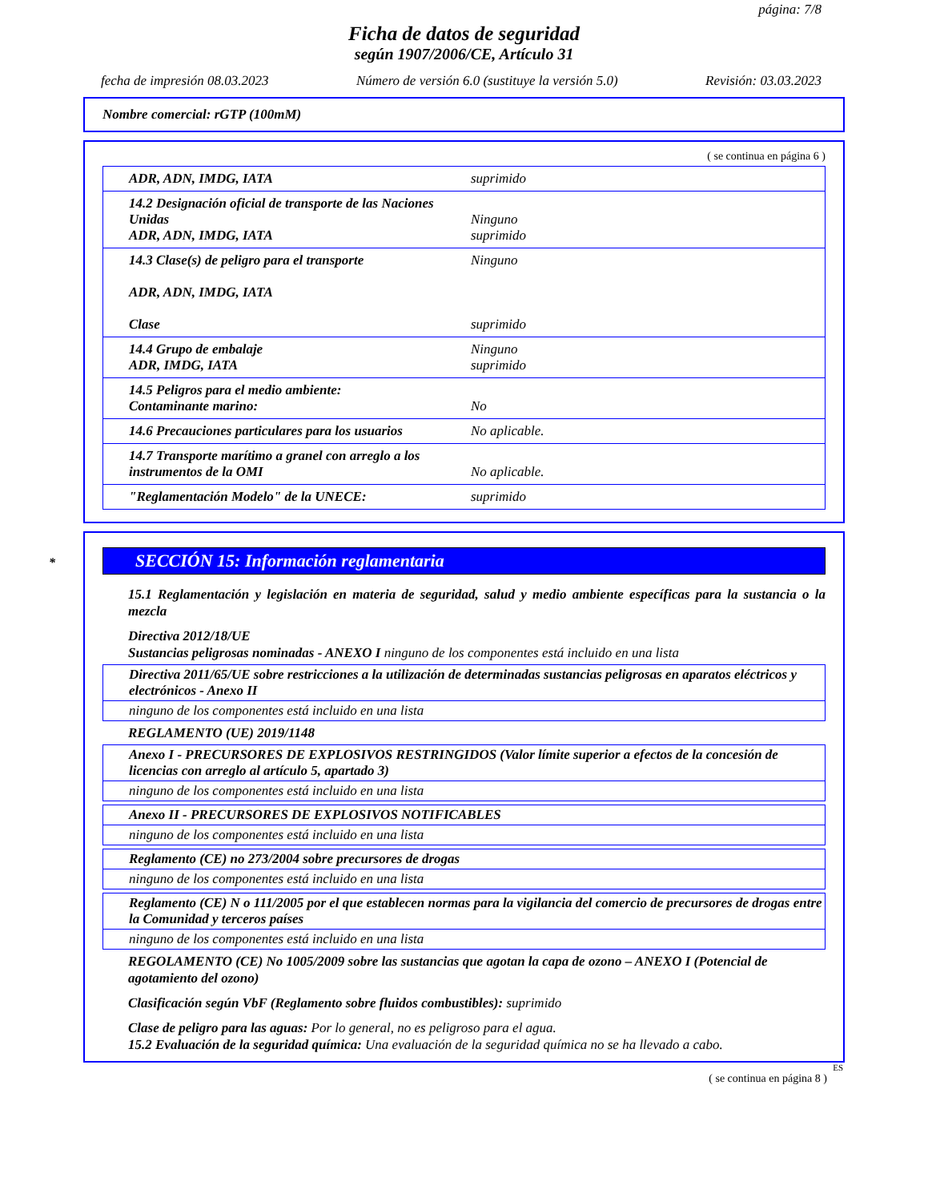página: 7/8
Ficha de datos de seguridad
según 1907/2006/CE, Artículo 31
fecha de impresión 08.03.2023 Número de versión 6.0 (sustituye la versión 5.0) Revisión: 03.03.2023
Nombre comercial: rGTP (100mM)
( se continua en página 6 )
| ADR, ADN, IMDG, IATA | suprimido |
| 14.2 Designación oficial de transporte de las Naciones Unidas ADR, ADN, IMDG, IATA | Ninguno suprimido |
| 14.3 Clase(s) de peligro para el transporte ADR, ADN, IMDG, IATA Clase | Ninguno suprimido |
| 14.4 Grupo de embalaje ADR, IMDG, IATA | Ninguno suprimido |
| 14.5 Peligros para el medio ambiente: Contaminante marino: | No |
| 14.6 Precauciones particulares para los usuarios | No aplicable. |
| 14.7 Transporte marítimo a granel con arreglo a los instrumentos de la OMI | No aplicable. |
| "Reglamentación Modelo" de la UNECE: | suprimido |
*SECCIÓN 15: Información reglamentaria
15.1 Reglamentación y legislación en materia de seguridad, salud y medio ambiente específicas para la sustancia o la mezcla
Directiva 2012/18/UE
Sustancias peligrosas nominadas - ANEXO I ninguno de los componentes está incluido en una lista
Directiva 2011/65/UE sobre restricciones a la utilización de determinadas sustancias peligrosas en aparatos eléctricos y electrónicos - Anexo II
ninguno de los componentes está incluido en una lista
REGLAMENTO (UE) 2019/1148
Anexo I - PRECURSORES DE EXPLOSIVOS RESTRINGIDOS (Valor límite superior a efectos de la concesión de licencias con arreglo al artículo 5, apartado 3)
ninguno de los componentes está incluido en una lista
Anexo II - PRECURSORES DE EXPLOSIVOS NOTIFICABLES
ninguno de los componentes está incluido en una lista
Reglamento (CE) no 273/2004 sobre precursores de drogas
ninguno de los componentes está incluido en una lista
Reglamento (CE) N o 111/2005 por el que establecen normas para la vigilancia del comercio de precursores de drogas entre la Comunidad y terceros países
ninguno de los componentes está incluido en una lista
REGOLAMENTO (CE) No 1005/2009 sobre las sustancias que agotan la capa de ozono – ANEXO I (Potencial de agotamiento del ozono)
Clasificación según VbF (Reglamento sobre fluidos combustibles): suprimido
Clase de peligro para las aguas: Por lo general, no es peligroso para el agua.
15.2 Evaluación de la seguridad química: Una evaluación de la seguridad química no se ha llevado a cabo.
ES
( se continua en página 8 )